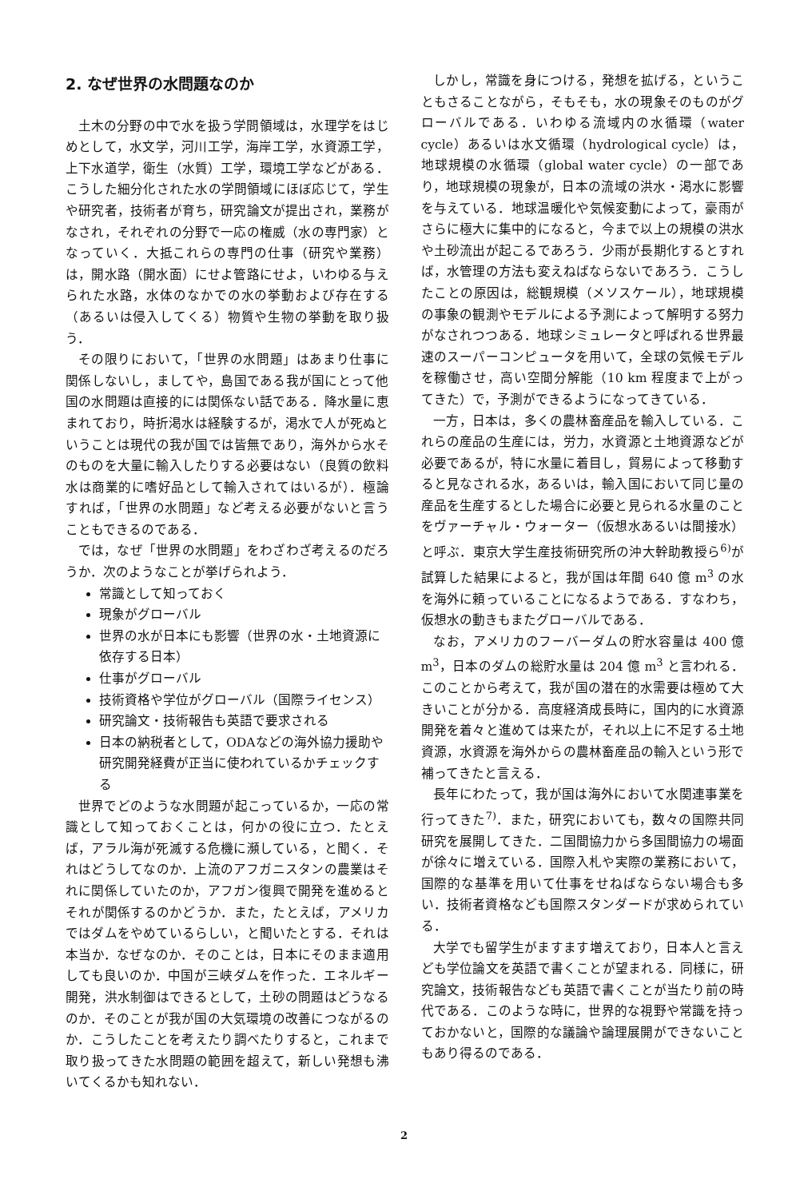2. なぜ世界の水問題なのか
土木の分野の中で水を扱う学問領域は，水理学をはじめとして，水文学，河川工学，海岸工学，水資源工学，上下水道学，衛生（水質）工学，環境工学などがある．こうした細分化された水の学問領域にほぼ応じて，学生や研究者，技術者が育ち，研究論文が提出され，業務がなされ，それぞれの分野で一応の権威（水の専門家）となっていく．大抵これらの専門の仕事（研究や業務）は，開水路（開水面）にせよ管路にせよ，いわゆる与えられた水路，水体のなかでの水の挙動および存在する（あるいは侵入してくる）物質や生物の挙動を取り扱う．
その限りにおいて，「世界の水問題」はあまり仕事に関係しないし，ましてや，島国である我が国にとって他国の水問題は直接的には関係ない話である．降水量に恵まれており，時折渇水は経験するが，渇水で人が死ぬということは現代の我が国では皆無であり，海外から水そのものを大量に輸入したりする必要はない（良質の飲料水は商業的に嗜好品として輸入されてはいるが）．極論すれば，「世界の水問題」など考える必要がないと言うこともできるのである．
では，なぜ「世界の水問題」をわざわざ考えるのだろうか．次のようなことが挙げられよう．
常識として知っておく
現象がグローバル
世界の水が日本にも影響（世界の水・土地資源に依存する日本）
仕事がグローバル
技術資格や学位がグローバル（国際ライセンス）
研究論文・技術報告も英語で要求される
日本の納税者として，ODAなどの海外協力援助や研究開発経費が正当に使われているかチェックする
世界でどのような水問題が起こっているか，一応の常識として知っておくことは，何かの役に立つ．たとえば，アラル海が死滅する危機に瀕している，と聞く．それはどうしてなのか．上流のアフガニスタンの農業はそれに関係していたのか，アフガン復興で開発を進めるとそれが関係するのかどうか．また，たとえば，アメリカではダムをやめているらしい，と聞いたとする．それは本当か．なぜなのか．そのことは，日本にそのまま適用しても良いのか．中国が三峡ダムを作った．エネルギー開発，洪水制御はできるとして，土砂の問題はどうなるのか．そのことが我が国の大気環境の改善につながるのか．こうしたことを考えたり調べたりすると，これまで取り扱ってきた水問題の範囲を超えて，新しい発想も沸いてくるかも知れない．
しかし，常識を身につける，発想を拡げる，ということもさることながら，そもそも，水の現象そのものがグローバルである．いわゆる流域内の水循環（water cycle）あるいは水文循環（hydrological cycle）は，地球規模の水循環（global water cycle）の一部であり，地球規模の現象が，日本の流域の洪水・渇水に影響を与えている．地球温暖化や気候変動によって，豪雨がさらに極大に集中的になると，今まで以上の規模の洪水や土砂流出が起こるであろう．少雨が長期化するとすれば，水管理の方法も変えねばならないであろう．こうしたことの原因は，総観規模（メソスケール），地球規模の事象の観測やモデルによる予測によって解明する努力がなされつつある．地球シミュレータと呼ばれる世界最速のスーパーコンピュータを用いて，全球の気候モデルを稼働させ，高い空間分解能（10 km 程度まで上がってきた）で，予測ができるようになってきている．
一方，日本は，多くの農林畜産品を輸入している．これらの産品の生産には，労力，水資源と土地資源などが必要であるが，特に水量に着目し，貿易によって移動すると見なされる水，あるいは，輸入国において同じ量の産品を生産するとした場合に必要と見られる水量のことをヴァーチャル・ウォーター（仮想水あるいは間接水）と呼ぶ．東京大学生産技術研究所の沖大幹助教授ら<sup>6)</sup>が試算した結果によると，我が国は年間 640 億 m<sup>3</sup> の水を海外に頼っていることになるようである．すなわち，仮想水の動きもまたグローバルである．
なお，アメリカのフーバーダムの貯水容量は 400 億 m<sup>3</sup>，日本のダムの総貯水量は 204 億 m<sup>3</sup> と言われる．このことから考えて，我が国の潜在的水需要は極めて大きいことが分かる．高度経済成長時に，国内的に水資源開発を着々と進めては来たが，それ以上に不足する土地資源，水資源を海外からの農林畜産品の輸入という形で補ってきたと言える．
長年にわたって，我が国は海外において水関連事業を行ってきた<sup>7)</sup>．また，研究においても，数々の国際共同研究を展開してきた．二国間協力から多国間協力の場面が徐々に増えている．国際入札や実際の業務において，国際的な基準を用いて仕事をせねばならない場合も多い．技術者資格なども国際スタンダードが求められている．
大学でも留学生がますます増えており，日本人と言えども学位論文を英語で書くことが望まれる．同様に，研究論文，技術報告なども英語で書くことが当たり前の時代である．このような時に，世界的な視野や常識を持っておかないと，国際的な議論や論理展開ができないこともあり得るのである．
2